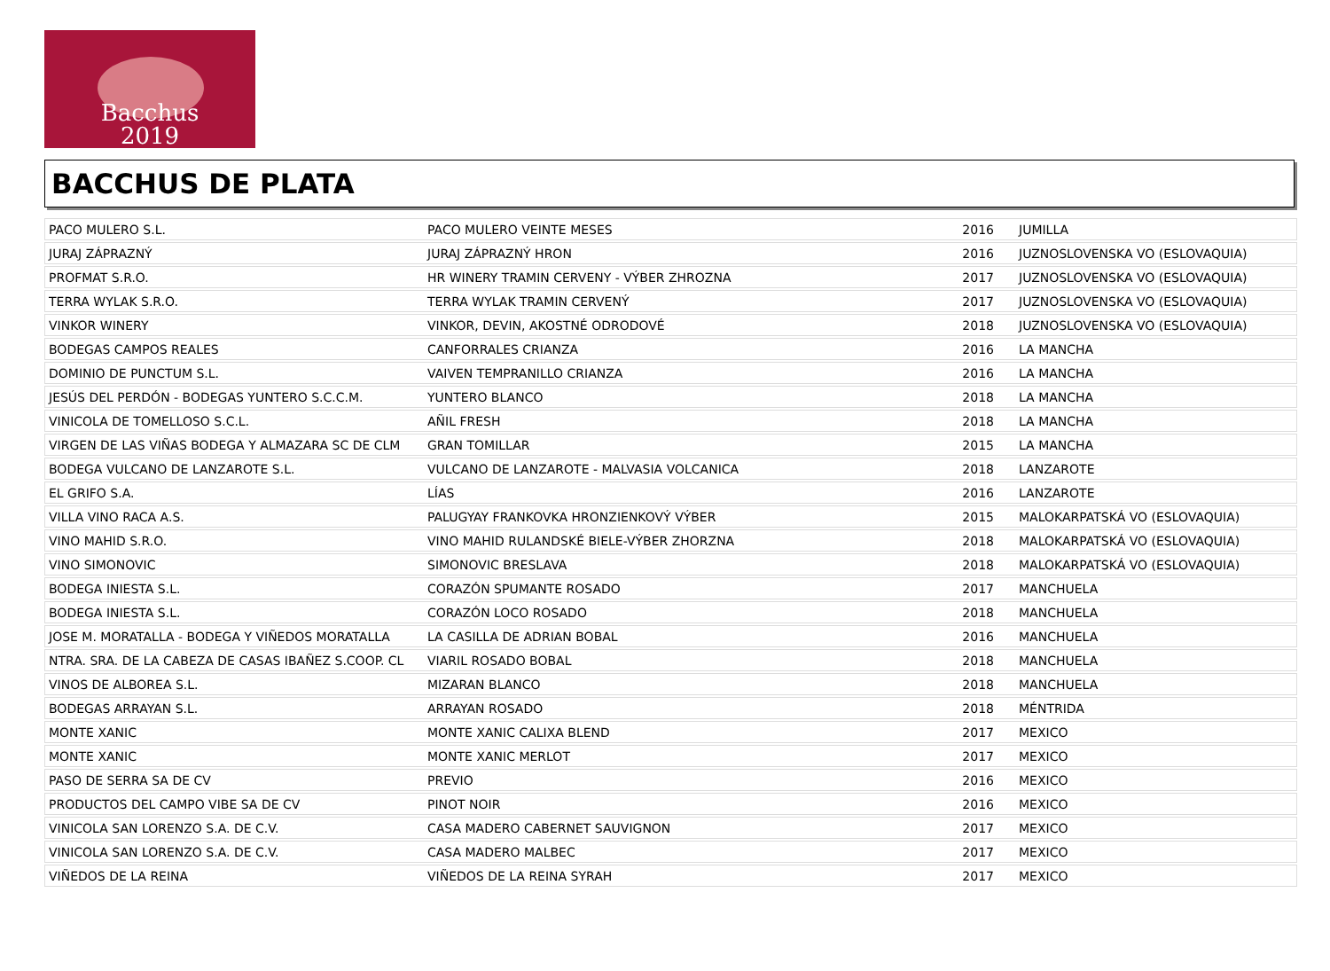Bacchus
2019
BACCHUS DE PLATA
| PACO MULERO S.L. | PACO MULERO VEINTE MESES | 2016 | JUMILLA |
| JURAJ ZÁPRAZNÝ | JURAJ ZÁPRAZNÝ HRON | 2016 | JUZNOSLOVENSKA VO (ESLOVAQUIA) |
| PROFMAT S.R.O. | HR WINERY TRAMIN CERVENY - VÝBER ZHROZNA | 2017 | JUZNOSLOVENSKA VO (ESLOVAQUIA) |
| TERRA WYLAK S.R.O. | TERRA WYLAK TRAMIN CERVENÝ | 2017 | JUZNOSLOVENSKA VO (ESLOVAQUIA) |
| VINKOR WINERY | VINKOR, DEVIN, AKOSTNÉ ODRODOVÉ | 2018 | JUZNOSLOVENSKA VO (ESLOVAQUIA) |
| BODEGAS CAMPOS REALES | CANFORRALES CRIANZA | 2016 | LA MANCHA |
| DOMINIO DE PUNCTUM S.L. | VAIVEN TEMPRANILLO CRIANZA | 2016 | LA MANCHA |
| JESÚS DEL PERDÓN - BODEGAS YUNTERO S.C.C.M. | YUNTERO BLANCO | 2018 | LA MANCHA |
| VINICOLA DE TOMELLOSO S.C.L. | AÑIL FRESH | 2018 | LA MANCHA |
| VIRGEN DE LAS VIÑAS BODEGA Y ALMAZARA SC DE CLM | GRAN TOMILLAR | 2015 | LA MANCHA |
| BODEGA VULCANO DE LANZAROTE S.L. | VULCANO DE LANZAROTE - MALVASIA VOLCANICA | 2018 | LANZAROTE |
| EL GRIFO S.A. | LÍAS | 2016 | LANZAROTE |
| VILLA VINO RACA A.S. | PALUGYAY FRANKOVKA HRONZIENKOVÝ VÝBER | 2015 | MALOKARPATSKÁ VO (ESLOVAQUIA) |
| VINO MAHID S.R.O. | VINO MAHID RULANDSKÉ BIELE-VÝBER ZHORZNA | 2018 | MALOKARPATSKÁ VO (ESLOVAQUIA) |
| VINO SIMONOVIC | SIMONOVIC BRESLAVA | 2018 | MALOKARPATSKÁ VO (ESLOVAQUIA) |
| BODEGA INIESTA S.L. | CORAZÓN SPUMANTE ROSADO | 2017 | MANCHUELA |
| BODEGA INIESTA S.L. | CORAZÓN LOCO ROSADO | 2018 | MANCHUELA |
| JOSE M. MORATALLA - BODEGA Y VIÑEDOS MORATALLA | LA CASILLA DE ADRIAN BOBAL | 2016 | MANCHUELA |
| NTRA. SRA. DE LA CABEZA DE CASAS IBAÑEZ S.COOP. CL | VIARIL ROSADO BOBAL | 2018 | MANCHUELA |
| VINOS DE ALBOREA S.L. | MIZARAN BLANCO | 2018 | MANCHUELA |
| BODEGAS ARRAYAN S.L. | ARRAYAN ROSADO | 2018 | MÉNTRIDA |
| MONTE XANIC | MONTE XANIC CALIXA BLEND | 2017 | MEXICO |
| MONTE XANIC | MONTE XANIC MERLOT | 2017 | MEXICO |
| PASO DE SERRA SA DE CV | PREVIO | 2016 | MEXICO |
| PRODUCTOS DEL CAMPO VIBE SA DE CV | PINOT NOIR | 2016 | MEXICO |
| VINICOLA SAN LORENZO S.A. DE C.V. | CASA MADERO CABERNET SAUVIGNON | 2017 | MEXICO |
| VINICOLA SAN LORENZO S.A. DE C.V. | CASA MADERO MALBEC | 2017 | MEXICO |
| VIÑEDOS DE LA REINA | VIÑEDOS DE LA REINA SYRAH | 2017 | MEXICO |